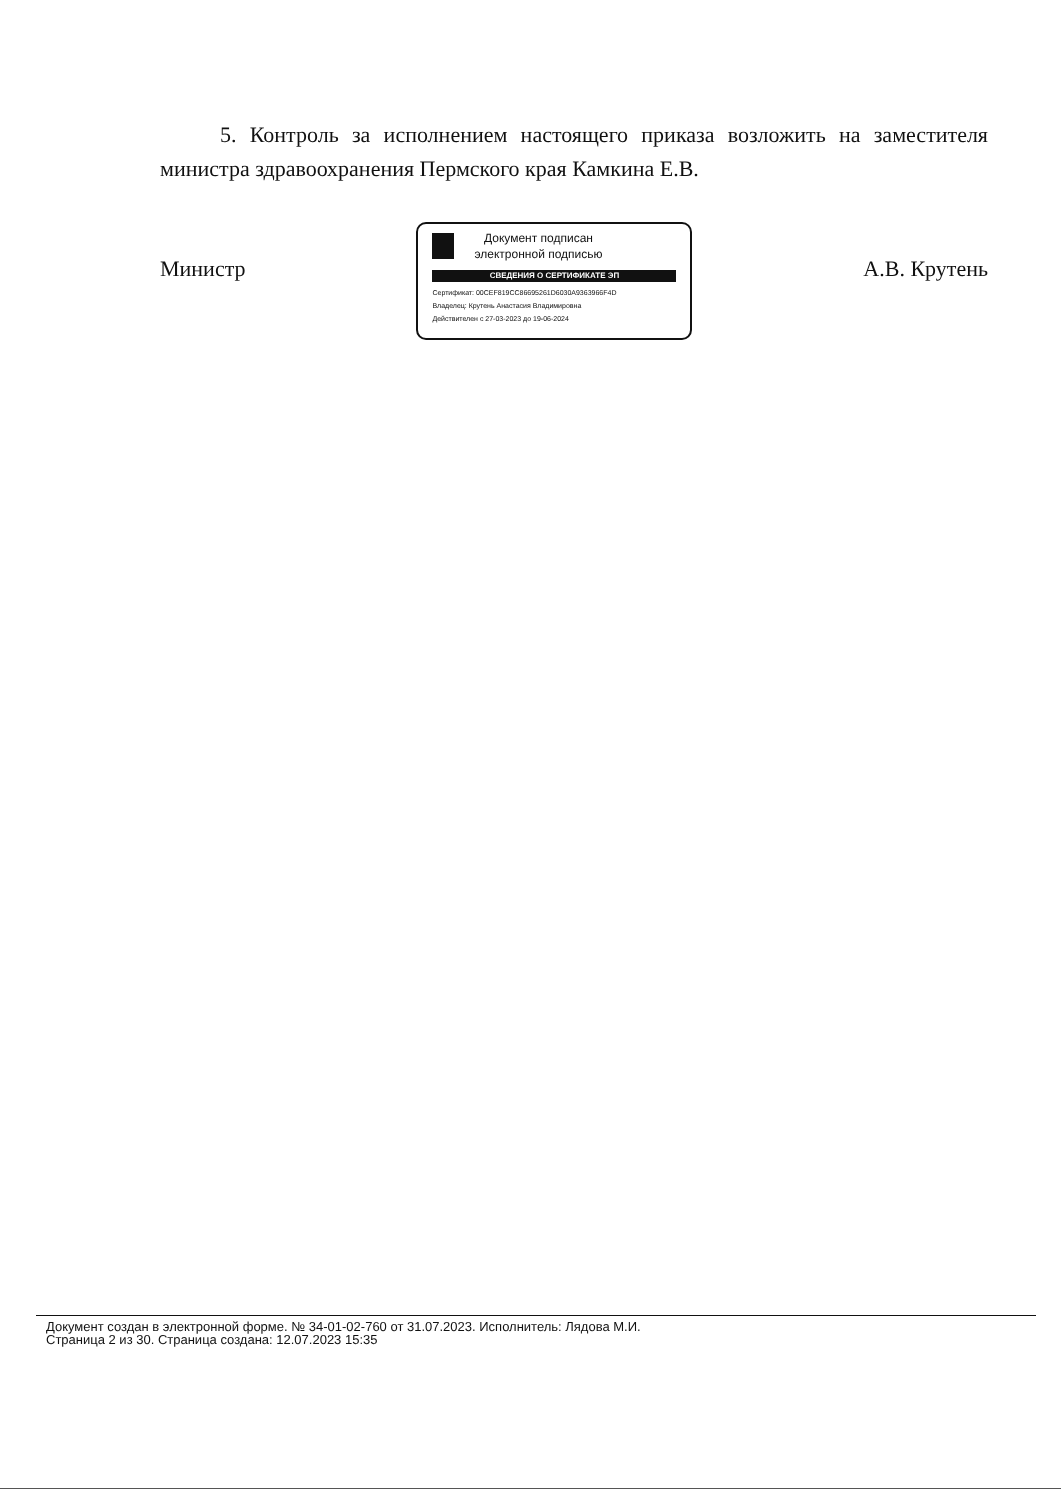5. Контроль за исполнением настоящего приказа возложить на заместителя министра здравоохранения Пермского края Камкина Е.В.
Министр
Документ подписан
электронной подписью
СВЕДЕНИЯ О СЕРТИФИКАТЕ ЭП
Сертификат: 00CEF819CC86695261D6030A9363966F4D
Владелец: Крутень Анастасия Владимировна
Действителен с 27-03-2023 до 19-06-2024
А.В. Крутень
Документ создан в электронной форме. № 34-01-02-760 от 31.07.2023. Исполнитель: Лядова М.И.
Страница 2 из 30. Страница создана: 12.07.2023 15:35